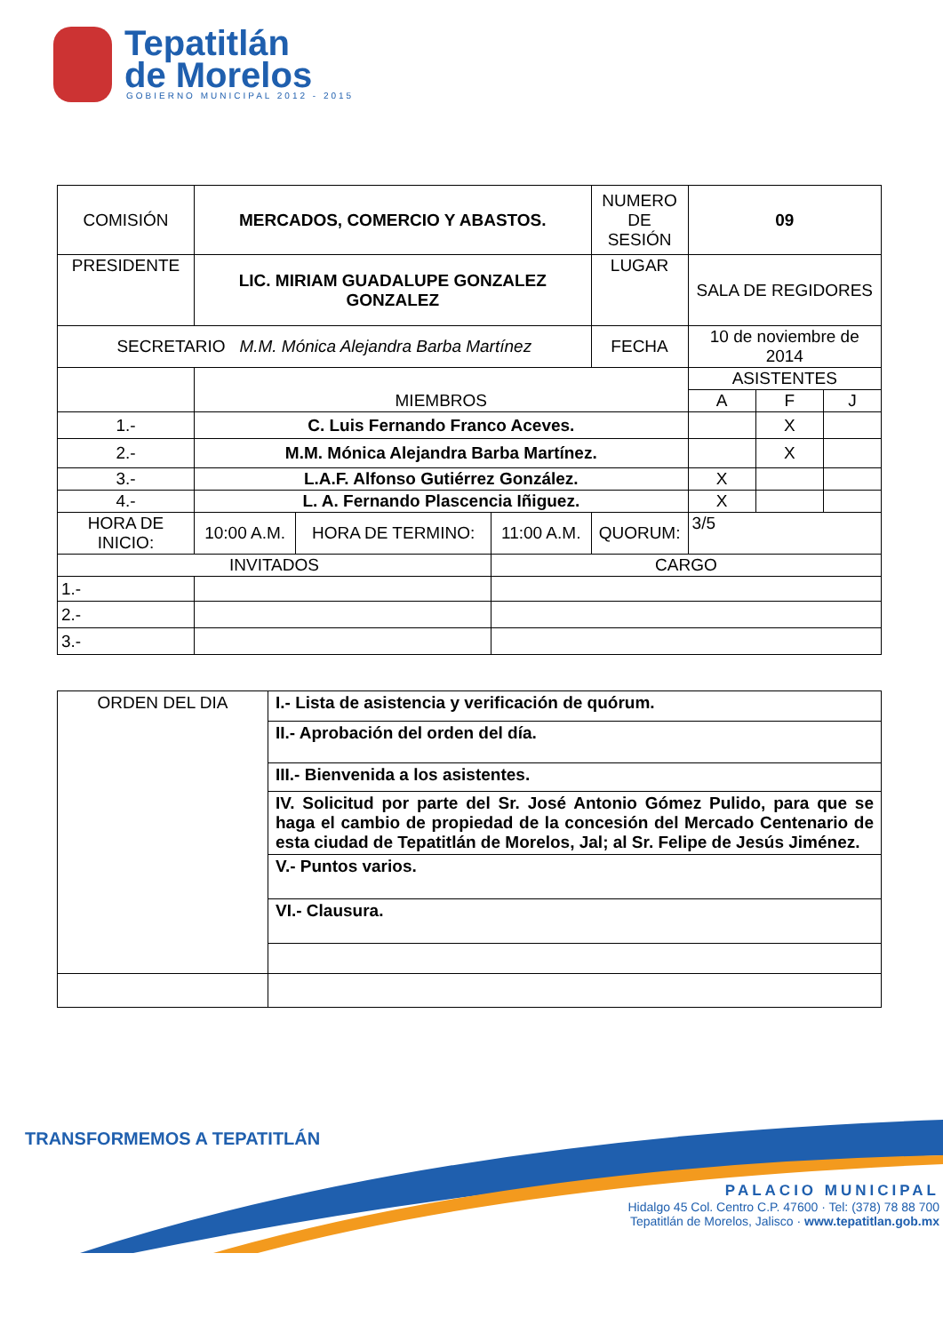Tepatitlán
de Morelos
GOBIERNO MUNICIPAL 2012 - 2015
| COMISIÓN | MERCADOS, COMERCIO Y ABASTOS. | | | | NUMERO DE SESIÓN | 09 | | |
| PRESIDENTE | LIC. MIRIAM GUADALUPE GONZALEZ GONZALEZ | | | | LUGAR | SALA DE REGIDORES | | |
| SECRETARIO M.M. Mónica Alejandra Barba Martínez | | | | | FECHA | 10 de noviembre de 2014 | | |
| | MIEMBROS | | | | | ASISTENTES | | |
| | | | | | | A | F | J |
| 1.- | C. Luis Fernando Franco Aceves. | | | | | | X | |
| 2.- | M.M. Mónica Alejandra Barba Martínez. | | | | | | X | |
| 3.- | L.A.F. Alfonso Gutiérrez González. | | | | | X | | |
| 4.- | L. A. Fernando Plascencia Iñiguez. | | | | | X | | |
| HORA DE INICIO: | 10:00 A.M. | HORA DE TERMINO: | 11:00 A.M. | QUORUM: | | 3/5 | | |
| INVITADOS | | | CARGO | | | | | |
| 1.- | | | | | | | | |
| 2.- | | | | | | | | |
| 3.- | | | | | | | | |
| ORDEN DEL DIA | I.- Lista de asistencia y verificación de quórum. |
| | II.- Aprobación del orden del día. |
| | III.- Bienvenida a los asistentes. |
| | IV. Solicitud por parte del Sr. José Antonio Gómez Pulido, para que se haga el cambio de propiedad de la concesión del Mercado Centenario de esta ciudad de Tepatitlán de Morelos, Jal; al Sr. Felipe de Jesús Jiménez. |
| | V.- Puntos varios. |
| | VI.- Clausura. |
TRANSFORMEMOS A TEPATITLÁN
PALACIO MUNICIPAL
Hidalgo 45 Col. Centro C.P. 47600 · Tel: (378) 78 88 700
Tepatitlán de Morelos, Jalisco · www.tepatitlan.gob.mx